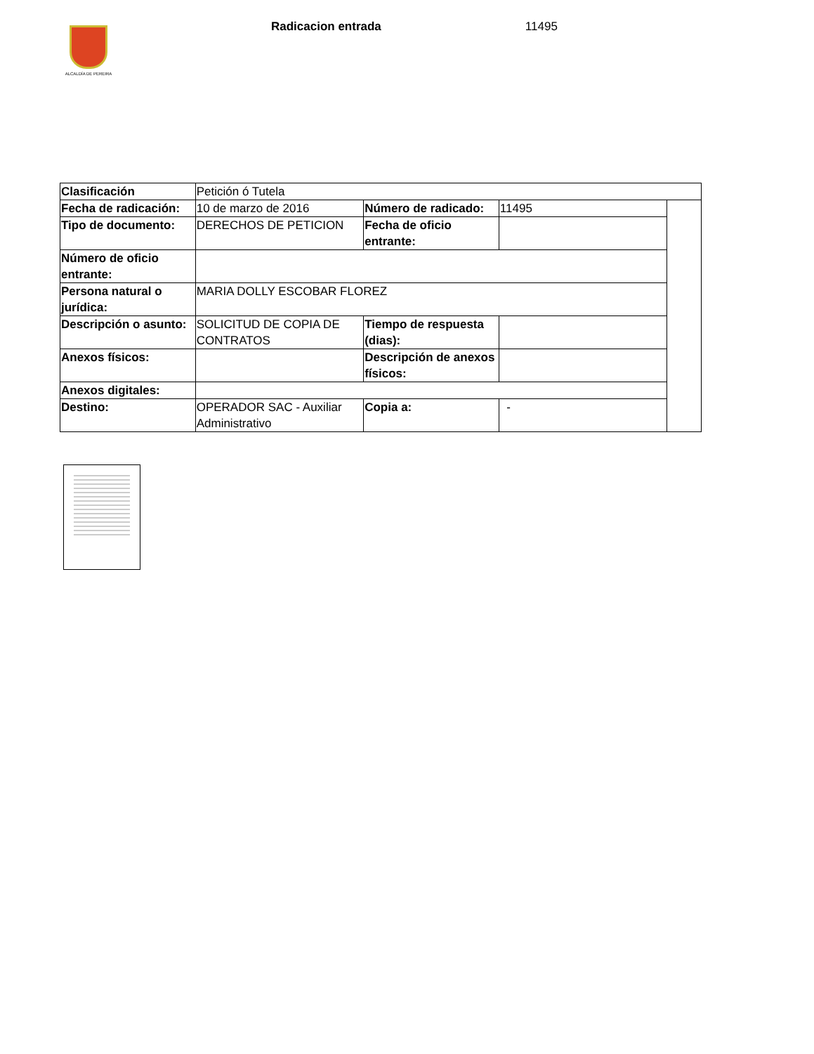ALCALDÍA DE PEREIRA
Radicacion entrada 11495
| Clasificación | Petición ó Tutela | | | |
| Fecha de radicación: | 10 de marzo de 2016 | Número de radicado: | 11495 | |
| Tipo de documento: | DERECHOS DE PETICION | Fecha de oficio entrante: | | |
| Número de oficio entrante: | | | | |
| Persona natural o jurídica: | MARIA DOLLY ESCOBAR FLOREZ | | | |
| Descripción o asunto: | SOLICITUD DE COPIA DE CONTRATOS | Tiempo de respuesta (dias): | | |
| Anexos físicos: | | Descripción de anexos físicos: | | |
| Anexos digitales: | | | | |
| Destino: | OPERADOR SAC - Auxiliar Administrativo | Copia a: | - | |